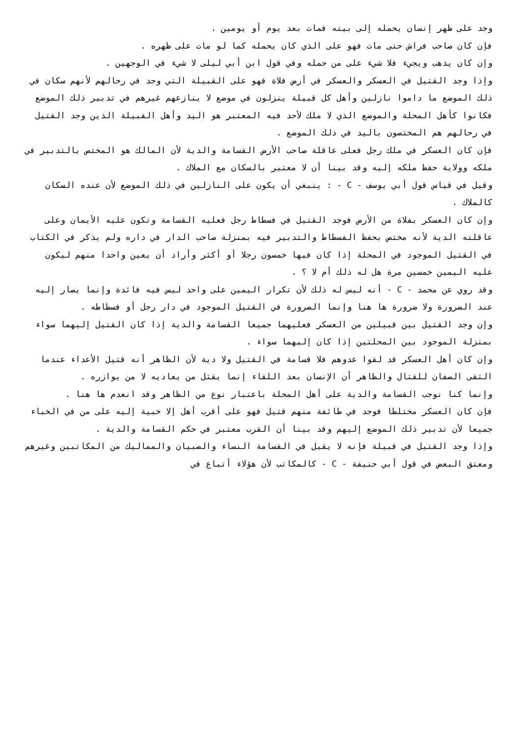وجد على ظهر إنسان يحمله إلى بيته فمات بعد يوم أو يومين .
فإن كان صاحب فراش حتى مات فهو على الذي كان يحمله كما لو مات على ظهره .
وإن كان يذهب ويجيء فلا شيء على من حمله وفي قول ابن أبي ليلى لا شيء في الوجهين .
وإذا وجد القتيل في العسكر والعسكر في أرض فلاة فهو على القبيلة التي وجد في رحالهم لأنهم سكان في ذلك الموضع ما داموا نازلين وأهل كل قبيلة ينزلون في موضع لا ينازعهم غيرهم في تدبير ذلك الموضع فكانوا كأهل المحلة والموضع الذي لا ملك لأحد فيه المعتبر هو اليد وأهل القبيلة الذين وجد القتيل في رحالهم هم المختصون باليد في ذلك الموضع .
فإن كان العسكر في ملك رجل فعلى عاقلة صاحب الأرض القسامة والدية لأن المالك هو المختص بالتدبير في ملكه وولاية حفظ ملكه إليه وقد بينا أن لا معتبر بالسكان مع الملاك .
وقيل في قياس قول أبي يوسف - C - : ينبغي أن يكون على النازلين في ذلك الموضع لأن عنده السكان كالملاك .
وإن كان العسكر بفلاة من الأرض فوجد القتيل في فسطاط رجل فعليه القسامة وتكون عليه الأيمان وعلى عاقلته الدية لأنه مختص بحفظ الفسطاط والتدبير فيه بمنزلة صاحب الدار في داره ولم يذكر في الكتاب في القتيل الموجود في المحلة إذا كان فيها خمسون رجلا أو أكثر وأراد أن يعين واحدا منهم ليكون عليه اليمين خمسين مرة هل له ذلك أم لا ؟ .
وقد روي عن محمد - C - أنه ليس له ذلك لأن تكرار اليمين على واحد ليس فيه فائدة وإنما يصار إليه عند الضرورة ولا ضرورة ها هنا وإنما الضرورة في القتيل الموجود في دار رجل أو فسطاطه .
وإن وجد القتيل بين قبيلين من العسكر فعليهما جميعا القسامة والدية إذا كان القتيل إليهما سواء بمنزلة الموجود بين المحلتين إذا كان إليهما سواء .
وإن كان أهل العسكر قد لقوا عدوهم فلا قسامة في القتيل ولا دية لأن الظاهر أنه قتيل الأعداء عندما التقى الصفان للقتال والظاهر أن الإنسان بعد اللقاء إنما يقتل من يعاديه لا من يوازره .
وإنما كنا نوجب القسامة والدية على أهل المحلة باعتبار نوع من الظاهر وقد انعدم ها هنا .
فإن كان العسكر مختلطا فوجد في طائفة منهم قتيل فهو على أقرب أهل إلا خبية إليه على من في الخباء جميعا لأن تدبير ذلك الموضع إليهم وقد بينا أن القرب معتبر في حكم القسامة والدية .
وإذا وجد القتيل في قبيلة فإنه لا يقبل في القسامة النساء والصبيان والمماليك من المكاتبين وغيرهم ومعتق البعض في قول أبي حنيفة - C - كالمكاتب لأن هؤلاء أتباع في